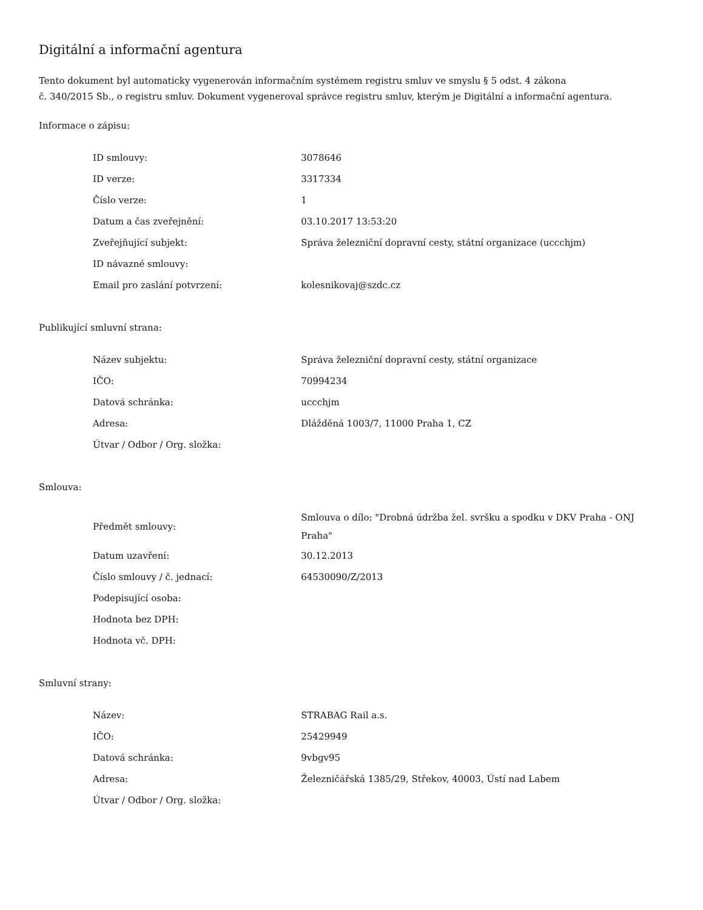Digitální a informační agentura
Tento dokument byl automaticky vygenerován informačním systémem registru smluv ve smyslu § 5 odst. 4 zákona
č. 340/2015 Sb., o registru smluv. Dokument vygeneroval správce registru smluv, kterým je Digitální a informační agentura.
Informace o zápisu:
| ID smlouvy: | 3078646 |
| ID verze: | 3317334 |
| Číslo verze: | 1 |
| Datum a čas zveřejnění: | 03.10.2017 13:53:20 |
| Zveřejňující subjekt: | Správa železniční dopravní cesty, státní organizace (uccchjm) |
| ID návazné smlouvy: | |
| Email pro zaslání potvrzení: | kolesnikovaj@szdc.cz |
Publikující smluvní strana:
| Název subjektu: | Správa železniční dopravní cesty, státní organizace |
| IČO: | 70994234 |
| Datová schránka: | uccchjm |
| Adresa: | Dlážděná 1003/7, 11000 Praha 1, CZ |
| Útvar / Odbor / Org. složka: | |
Smlouva:
| Předmět smlouvy: | Smlouva o dílo: "Drobná údržba žel. svršku a spodku v DKV Praha - ONJ Praha" |
| Datum uzavření: | 30.12.2013 |
| Číslo smlouvy / č. jednací: | 64530090/Z/2013 |
| Podepisující osoba: | |
| Hodnota bez DPH: | |
| Hodnota vč. DPH: | |
Smluvní strany:
| Název: | STRABAG Rail a.s. |
| IČO: | 25429949 |
| Datová schránka: | 9vbgv95 |
| Adresa: | Železničářská 1385/29, Střekov, 40003, Ústí nad Labem |
| Útvar / Odbor / Org. složka: | |